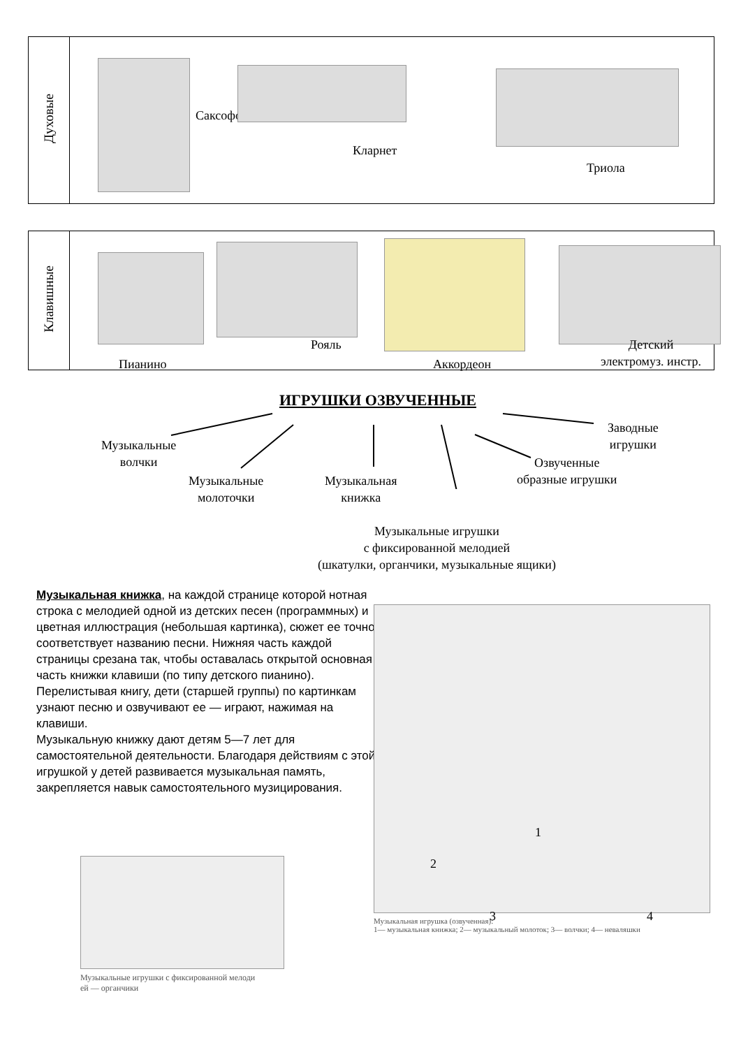| Духовые | Саксофон Кларнет Триола |
| Клавишные | Рояль Детский электромуз. инстр. Пианино Аккордеон |
ИГРУШКИ ОЗВУЧЕННЫЕ
Музыкальные
волчки
Музыкальные
молоточки
Музыкальная
книжка
Озвученные
образные игрушки
Заводные
игрушки
Музыкальные игрушки
с фиксированной мелодией
(шкатулки, органчики, музыкальные ящики)
Музыкальная книжка, на каждой странице которой нотная строка с мелодией одной из детских песен (программных) и цветная иллюстрация (небольшая картинка), сюжет ее точно соответствует названию песни. Нижняя часть каждой страницы срезана так, чтобы оставалась открытой основная часть книжки клавиши (по типу детского пианино). Перелистывая книгу, дети (старшей группы) по картинкам узнают песню и озвучивают ее — играют, нажимая на клавиши.
Музыкальную книжку дают детям 5—7 лет для самостоятельной деятельности. Благодаря действиям с этой игрушкой у детей развивается музыкальная память, закрепляется навык самостоятельного музицирования.
1 2 3 4
Музыкальная игрушка (озвученная):
1— музыкальная книжка; 2— музыкальный молоток; 3— волчки; 4— неваляшки
Музыкальные игрушки с фиксированной мелоди
ей — органчики